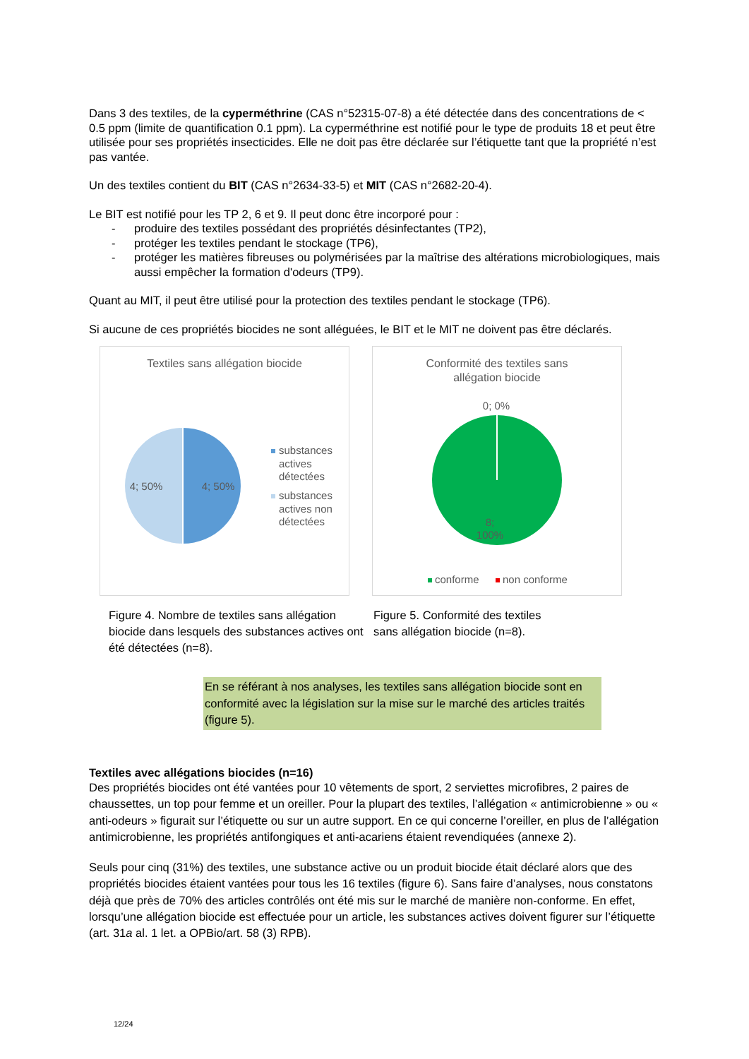Dans 3 des textiles, de la cyperméthrine (CAS n°52315-07-8) a été détectée dans des concentrations de < 0.5 ppm (limite de quantification 0.1 ppm). La cyperméthrine est notifié pour le type de produits 18 et peut être utilisée pour ses propriétés insecticides. Elle ne doit pas être déclarée sur l’étiquette tant que la propriété n’est pas vantée.
Un des textiles contient du BIT (CAS n°2634-33-5) et MIT (CAS n°2682-20-4).
Le BIT est notifié pour les TP 2, 6 et 9. Il peut donc être incorporé pour :
- produire des textiles possédant des propriétés désinfectantes (TP2),
- protéger les textiles pendant le stockage (TP6),
- protéger les matières fibreuses ou polymérisées par la maîtrise des altérations microbiologiques, mais aussi empêcher la formation d'odeurs (TP9).
Quant au MIT, il peut être utilisé pour la protection des textiles pendant le stockage (TP6).
Si aucune de ces propriétés biocides ne sont alléguées, le BIT et le MIT ne doivent pas être déclarés.
Textiles sans allégation biocide
4; 50%
4; 50%
substances
actives
détectées
substances
actives non
détectées
Conformité des textiles sans
allégation biocide
0; 0%
8;
100%
conforme
non conforme
Figure 4. Nombre de textiles sans allégation biocide dans lesquels des substances actives ont été détectées (n=8).
Figure 5. Conformité des textiles sans allégation biocide (n=8).
En se référant à nos analyses, les textiles sans allégation biocide sont en conformité avec la législation sur la mise sur le marché des articles traités (figure 5).
Textiles avec allégations biocides (n=16)
Des propriétés biocides ont été vantées pour 10 vêtements de sport, 2 serviettes microfibres, 2 paires de chaussettes, un top pour femme et un oreiller. Pour la plupart des textiles, l’allégation « antimicrobienne » ou « anti-odeurs » figurait sur l’étiquette ou sur un autre support. En ce qui concerne l’oreiller, en plus de l’allégation antimicrobienne, les propriétés antifongiques et anti-acariens étaient revendiquées (annexe 2).
Seuls pour cinq (31%) des textiles, une substance active ou un produit biocide était déclaré alors que des propriétés biocides étaient vantées pour tous les 16 textiles (figure 6). Sans faire d’analyses, nous constatons déjà que près de 70% des articles contrôlés ont été mis sur le marché de manière non-conforme. En effet, lorsqu’une allégation biocide est effectuée pour un article, les substances actives doivent figurer sur l’étiquette (art. 31a al. 1 let. a OPBio/art. 58 (3) RPB).
12/24